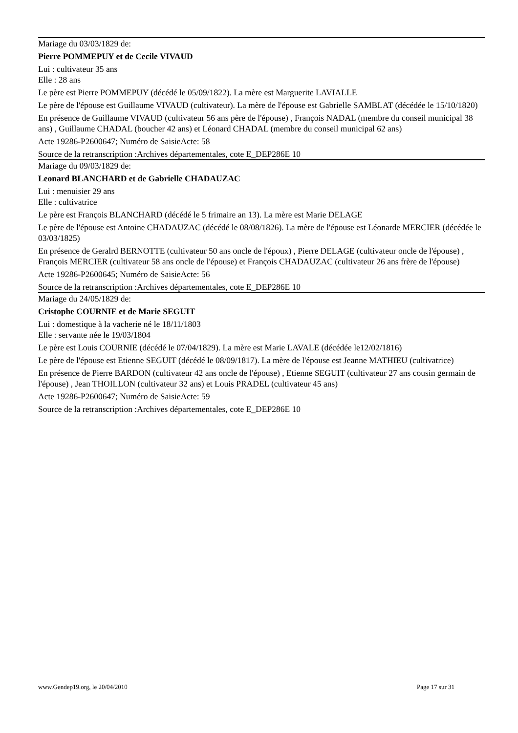Mariage du 03/03/1829 de:
Pierre POMMEPUY et de Cecile VIVAUD
Lui : cultivateur 35 ans
Elle : 28 ans
Le père est Pierre POMMEPUY (décédé le 05/09/1822). La mère est Marguerite LAVIALLE
Le père de l'épouse est Guillaume VIVAUD (cultivateur). La mère de l'épouse est Gabrielle SAMBLAT (décédée le 15/10/1820)
En présence de Guillaume VIVAUD (cultivateur 56 ans père de l'épouse) , François NADAL (membre du conseil municipal 38 ans) , Guillaume CHADAL (boucher 42 ans) et Léonard CHADAL (membre du conseil municipal 62 ans)
Acte 19286-P2600647; Numéro de SaisieActe: 58
Source de la retranscription :Archives départementales, cote E_DEP286E 10
Mariage du 09/03/1829 de:
Leonard BLANCHARD et de Gabrielle CHADAUZAC
Lui : menuisier 29 ans
Elle : cultivatrice
Le père est François BLANCHARD (décédé le 5 frimaire an 13). La mère est Marie DELAGE
Le père de l'épouse est Antoine CHADAUZAC (décédé le 08/08/1826). La mère de l'épouse est Léonarde MERCIER (décédée le 03/03/1825)
En présence de Geralrd BERNOTTE (cultivateur 50 ans oncle de l'époux) , Pierre DELAGE (cultivateur oncle de l'épouse) , François MERCIER (cultivateur 58 ans oncle de l'épouse) et François CHADAUZAC (cultivateur 26 ans frère de l'épouse)
Acte 19286-P2600645; Numéro de SaisieActe: 56
Source de la retranscription :Archives départementales, cote E_DEP286E 10
Mariage du 24/05/1829 de:
Cristophe COURNIE et de Marie SEGUIT
Lui : domestique à la vacherie né le 18/11/1803
Elle : servante née le 19/03/1804
Le père est Louis COURNIE (décédé le 07/04/1829). La mère est Marie LAVALE (décédée le12/02/1816)
Le père de l'épouse est Etienne SEGUIT (décédé le 08/09/1817). La mère de l'épouse est Jeanne MATHIEU (cultivatrice)
En présence de Pierre BARDON (cultivateur 42 ans oncle de l'épouse) , Etienne SEGUIT (cultivateur 27 ans cousin germain de l'épouse) , Jean THOILLON (cultivateur 32 ans) et Louis PRADEL (cultivateur 45 ans)
Acte 19286-P2600647; Numéro de SaisieActe: 59
Source de la retranscription :Archives départementales, cote E_DEP286E 10
www.Gendep19.org, le 20/04/2010 Page 17 sur 31